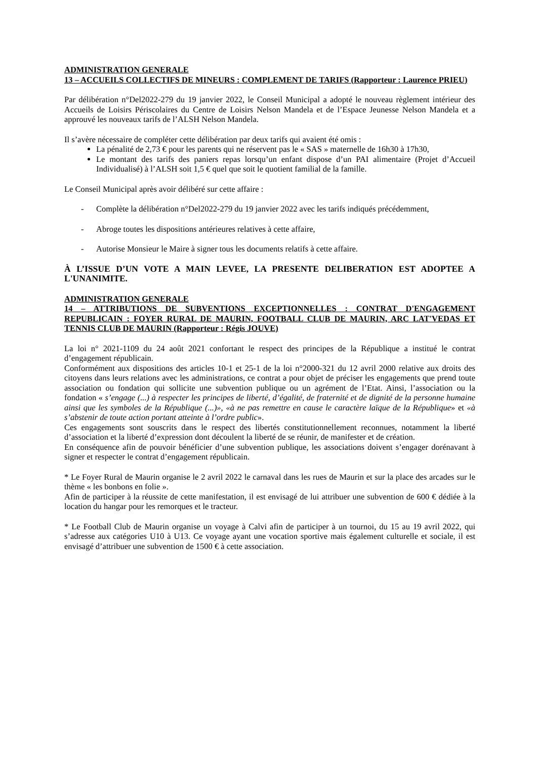ADMINISTRATION GENERALE
13 – ACCUEILS COLLECTIFS DE MINEURS : COMPLEMENT DE TARIFS (Rapporteur : Laurence PRIEU)
Par délibération n°Del2022-279 du 19 janvier 2022, le Conseil Municipal a adopté le nouveau règlement intérieur des Accueils de Loisirs Périscolaires du Centre de Loisirs Nelson Mandela et de l’Espace Jeunesse Nelson Mandela et a approuvé les nouveaux tarifs de l’ALSH Nelson Mandela.
Il s’avère nécessaire de compléter cette délibération par deux tarifs qui avaient été omis :
La pénalité de 2,73 € pour les parents qui ne réservent pas le « SAS » maternelle de 16h30 à 17h30,
Le montant des tarifs des paniers repas lorsqu’un enfant dispose d’un PAI alimentaire (Projet d’Accueil Individualisé) à l’ALSH soit 1,5 € quel que soit le quotient familial de la famille.
Le Conseil Municipal après avoir délibéré sur cette affaire :
- Complète la délibération n°Del2022-279 du 19 janvier 2022 avec les tarifs indiqués précédemment,
- Abroge toutes les dispositions antérieures relatives à cette affaire,
- Autorise Monsieur le Maire à signer tous les documents relatifs à cette affaire.
À L’ISSUE D’UN VOTE A MAIN LEVEE, LA PRESENTE DELIBERATION EST ADOPTEE A L'UNANIMITE.
ADMINISTRATION GENERALE
14 – ATTRIBUTIONS DE SUBVENTIONS EXCEPTIONNELLES : CONTRAT D'ENGAGEMENT REPUBLICAIN : FOYER RURAL DE MAURIN, FOOTBALL CLUB DE MAURIN, ARC LAT'VEDAS ET TENNIS CLUB DE MAURIN (Rapporteur : Régis JOUVE)
La loi n° 2021-1109 du 24 août 2021 confortant le respect des principes de la République a institué le contrat d’engagement républicain.
Conformément aux dispositions des articles 10-1 et 25-1 de la loi n°2000-321 du 12 avril 2000 relative aux droits des citoyens dans leurs relations avec les administrations, ce contrat a pour objet de préciser les engagements que prend toute association ou fondation qui sollicite une subvention publique ou un agrément de l’Etat. Ainsi, l’association ou la fondation « s’engage (...) à respecter les principes de liberté, d’égalité, de fraternité et de dignité de la personne humaine ainsi que les symboles de la République (...)», «à ne pas remettre en cause le caractère laïque de la République» et «à s’abstenir de toute action portant atteinte à l’ordre public».
Ces engagements sont souscrits dans le respect des libertés constitutionnellement reconnues, notamment la liberté d’association et la liberté d’expression dont découlent la liberté de se réunir, de manifester et de création.
En conséquence afin de pouvoir bénéficier d’une subvention publique, les associations doivent s’engager dorénavant à signer et respecter le contrat d’engagement républicain.
* Le Foyer Rural de Maurin organise le 2 avril 2022 le carnaval dans les rues de Maurin et sur la place des arcades sur le thème « les bonbons en folie ».
Afin de participer à la réussite de cette manifestation, il est envisagé de lui attribuer une subvention de 600 € dédiée à la location du hangar pour les remorques et le tracteur.
* Le Football Club de Maurin organise un voyage à Calvi afin de participer à un tournoi, du 15 au 19 avril 2022, qui s’adresse aux catégories U10 à U13. Ce voyage ayant une vocation sportive mais également culturelle et sociale, il est envisagé d’attribuer une subvention de 1500 € à cette association.